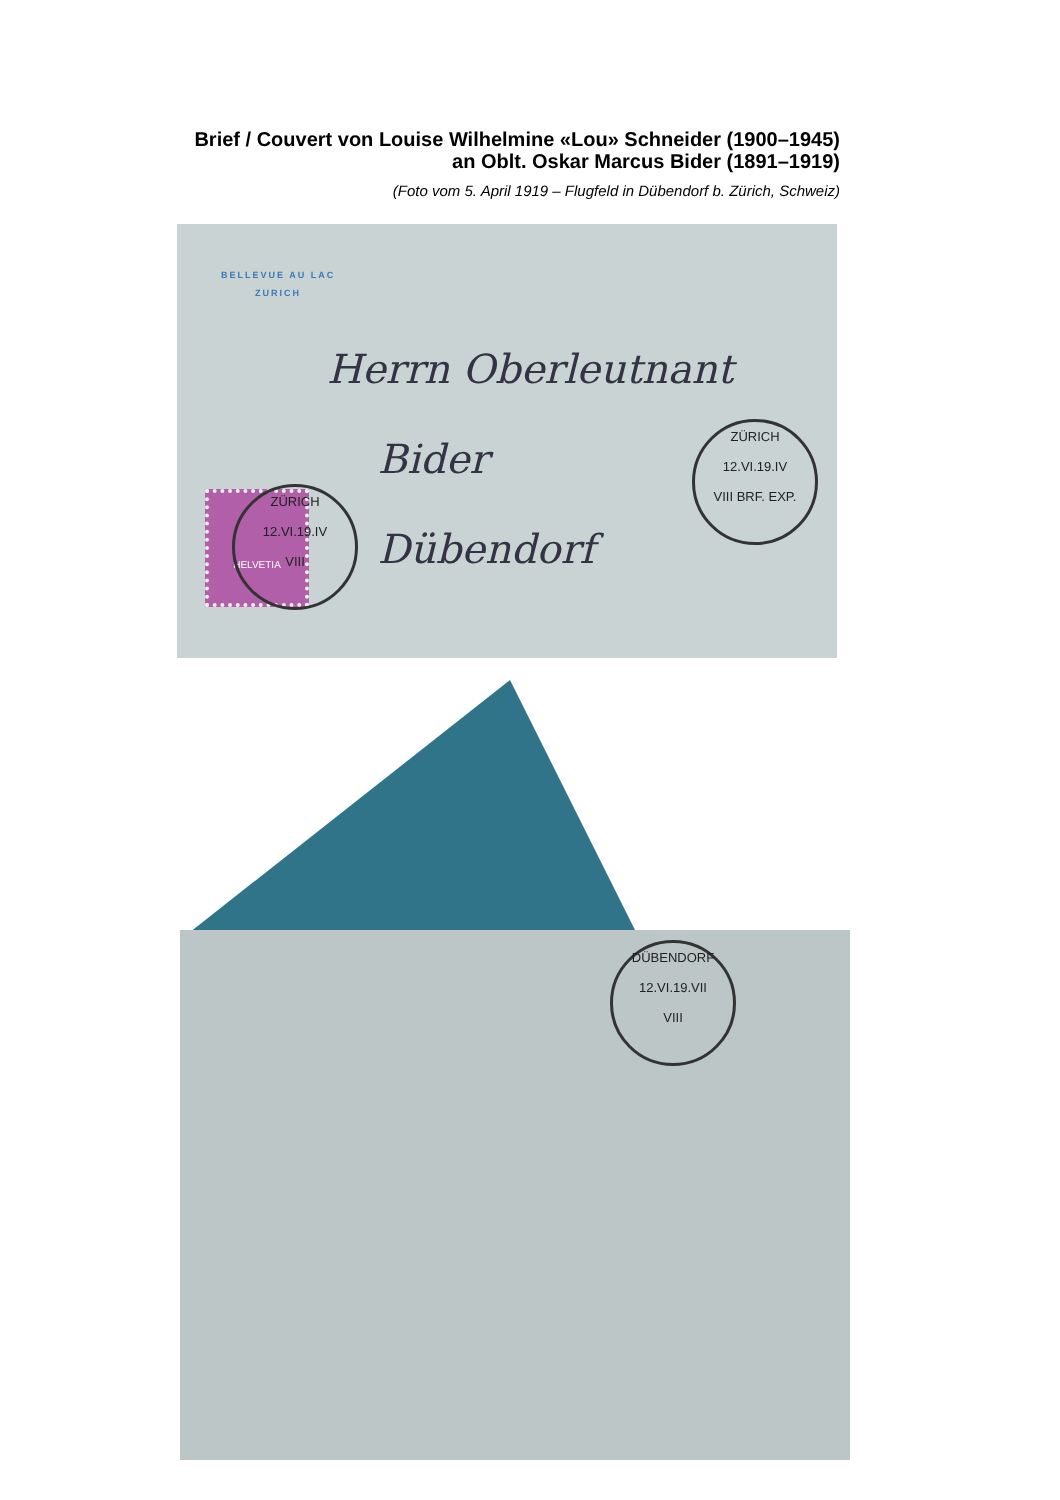Brief / Couvert von Louise Wilhelmine «Lou» Schneider (1900–1945)
an Oblt. Oskar Marcus Bider (1891–1919)
(Foto vom 5. April 1919 – Flugfeld in Dübendorf b. Zürich, Schweiz)
BELLEVUE AU LAC
ZURICH
Herrn Oberleutnant
Bider
Dübendorf
HELVETIA
ZÜRICH
12.VI.19.IV
VIII
ZÜRICH
12.VI.19.IV
VIII BRF. EXP.
DÜBENDORF
12.VI.19.VII
VIII